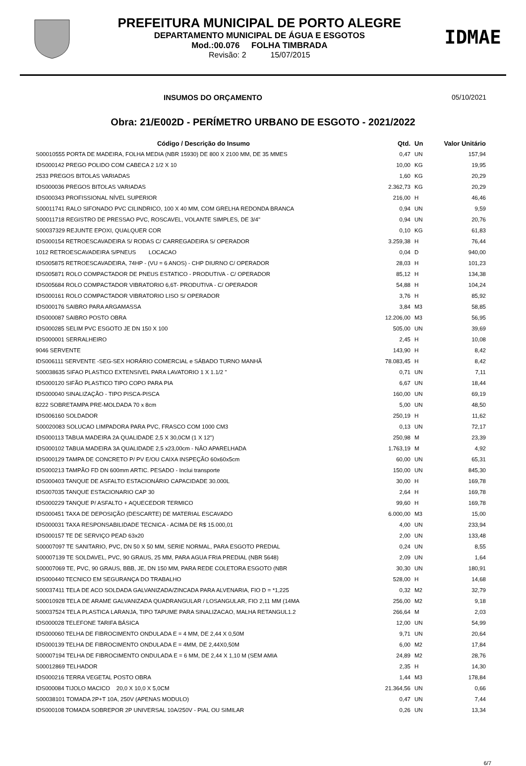PREFEITURA MUNICIPAL DE PORTO ALEGRE
DEPARTAMENTO MUNICIPAL DE ÁGUA E ESGOTOS
Mod.:00.076 FOLHA TIMBRADA
Revisão: 2 15/07/2015
IDMAE
INSUMOS DO ORÇAMENTO 05/10/2021
Obra: 21/E002D - PERÍMETRO URBANO DE ESGOTO - 2021/2022
| Código / Descrição do Insumo | Qtd. | Un | Valor Unitário |
| --- | --- | --- | --- |
| S00010555 PORTA DE MADEIRA, FOLHA MEDIA (NBR 15930) DE 800 X 2100 MM, DE 35 MMES | 0,47 | UN | 157,94 |
| IDS000142 PREGO POLIDO COM CABECA 2 1/2 X 10 | 10,00 | KG | 19,95 |
| 2533 PREGOS BITOLAS VARIADAS | 1,60 | KG | 20,29 |
| IDS000036 PREGOS BITOLAS VARIADAS | 2.362,73 | KG | 20,29 |
| IDS000343 PROFISSIONAL NÍVEL SUPERIOR | 216,00 | H | 46,46 |
| S00011741 RALO SIFONADO PVC CILINDRICO, 100 X 40 MM, COM GRELHA REDONDA BRANCA | 0,94 | UN | 9,59 |
| S00011718 REGISTRO DE PRESSAO PVC, ROSCAVEL, VOLANTE SIMPLES, DE 3/4" | 0,94 | UN | 20,76 |
| S00037329 REJUNTE EPOXI, QUALQUER COR | 0,10 | KG | 61,83 |
| IDS000154 RETROESCAVADEIRA S/ RODAS C/ CARREGADEIRA S/ OPERADOR | 3.259,38 | H | 76,44 |
| 1012 RETROESCAVADEIRA S/PNEUS LOCACAO | 0,04 | D | 940,00 |
| IDS005875 RETROESCAVADEIRA, 74HP - (VU = 6 ANOS) - CHP DIURNO C/ OPERADOR | 28,03 | H | 101,23 |
| IDS005871 ROLO COMPACTADOR DE PNEUS ESTATICO - PRODUTIVA - C/ OPERADOR | 85,12 | H | 134,38 |
| IDS005684 ROLO COMPACTADOR VIBRATORIO 6,6T- PRODUTIVA - C/ OPERADOR | 54,88 | H | 104,24 |
| IDS000161 ROLO COMPACTADOR VIBRATORIO LISO S/ OPERADOR | 3,76 | H | 85,92 |
| IDS000176 SAIBRO PARA ARGAMASSA | 3,84 | M3 | 58,85 |
| IDS000087 SAIBRO POSTO OBRA | 12.206,00 | M3 | 56,95 |
| IDS000285 SELIM PVC ESGOTO JE DN 150 X 100 | 505,00 | UN | 39,69 |
| IDS000001 SERRALHEIRO | 2,45 | H | 10,08 |
| 9046 SERVENTE | 143,90 | H | 8,42 |
| IDS006111 SERVENTE -SEG-SEX HORÁRIO COMERCIAL e SÁBADO TURNO MANHÃ | 78.083,45 | H | 8,42 |
| S00038635 SIFAO PLASTICO EXTENSIVEL PARA LAVATORIO 1 X 1.1/2 " | 0,71 | UN | 7,11 |
| IDS000120 SIFÃO PLASTICO TIPO COPO PARA PIA | 6,67 | UN | 18,44 |
| IDS000040 SINALIZAÇÃO - TIPO PISCA-PISCA | 160,00 | UN | 69,19 |
| 8222 SOBRETAMPA PRE-MOLDADA 70 x 8cm | 5,00 | UN | 48,50 |
| IDS006160 SOLDADOR | 250,19 | H | 11,62 |
| S00020083 SOLUCAO LIMPADORA PARA PVC, FRASCO COM 1000 CM3 | 0,13 | UN | 72,17 |
| IDS000113 TABUA MADEIRA 2A QUALIDADE 2,5 X 30,0CM (1 X 12") | 250,98 | M | 23,39 |
| IDS000102 TABUA MADEIRA 3A QUALIDADE 2,5 x23,00cm - NÃO APARELHADA | 1.763,19 | M | 4,92 |
| IDS000129 TAMPA DE CONCRETO P/ PV E/OU CAIXA INSPEÇÃO 60x60x5cm | 60,00 | UN | 65,31 |
| IDS000213 TAMPÃO FD DN 600mm ARTIC. PESADO - Inclui transporte | 150,00 | UN | 845,30 |
| IDS000403 TANQUE DE ASFALTO ESTACIONÁRIO CAPACIDADE 30.000L | 30,00 | H | 169,78 |
| IDS007035 TANQUE ESTACIONARIO CAP 30 | 2,64 | H | 169,78 |
| IDS000229 TANQUE P/ ASFALTO + AQUECEDOR TERMICO | 99,60 | H | 169,78 |
| IDS000451 TAXA DE DEPOSIÇÃO (DESCARTE) DE MATERIAL ESCAVADO | 6.000,00 | M3 | 15,00 |
| IDS000031 TAXA RESPONSABILIDADE TECNICA - ACIMA DE R$ 15.000,01 | 4,00 | UN | 233,94 |
| IDS000157 TE DE SERVIÇO PEAD 63x20 | 2,00 | UN | 133,48 |
| S00007097 TE SANITARIO, PVC, DN 50 X 50 MM, SERIE NORMAL, PARA ESGOTO PREDIAL | 0,24 | UN | 8,55 |
| S00007139 TE SOLDAVEL, PVC, 90 GRAUS, 25 MM, PARA AGUA FRIA PREDIAL (NBR 5648) | 2,09 | UN | 1,64 |
| S00007069 TE, PVC, 90 GRAUS, BBB, JE, DN 150 MM, PARA REDE COLETORA ESGOTO (NBR | 30,30 | UN | 180,91 |
| IDS000440 TECNICO EM SEGURANÇA DO TRABALHO | 528,00 | H | 14,68 |
| S00037411 TELA DE ACO SOLDADA GALVANIZADA/ZINCADA PARA ALVENARIA, FIO D = *1,225 | 0,32 | M2 | 32,79 |
| S00010928 TELA DE ARAME GALVANIZADA QUADRANGULAR / LOSANGULAR, FIO 2,11 MM (14MA | 256,00 | M2 | 9,18 |
| S00037524 TELA PLASTICA LARANJA, TIPO TAPUME PARA SINALIZACAO, MALHA RETANGUL1.2 | 266,64 | M | 2,03 |
| IDS000028 TELEFONE TARIFA BÁSICA | 12,00 | UN | 54,99 |
| IDS000060 TELHA DE FIBROCIMENTO ONDULADA E = 4 MM, DE 2,44 X 0,50M | 9,71 | UN | 20,64 |
| IDS000139 TELHA DE FIBROCIMENTO ONDULADA E = 4MM, DE 2,44X0,50M | 6,00 | M2 | 17,84 |
| S00007194 TELHA DE FIBROCIMENTO ONDULADA E = 6 MM, DE 2,44 X 1,10 M (SEM AMIA | 24,89 | M2 | 28,76 |
| S00012869 TELHADOR | 2,35 | H | 14,30 |
| IDS000216 TERRA VEGETAL POSTO OBRA | 1,44 | M3 | 178,84 |
| IDS000084 TIJOLO MACICO 20,0 X 10,0 X 5,0CM | 21.364,56 | UN | 0,66 |
| S00038101 TOMADA 2P+T 10A, 250V (APENAS MODULO) | 0,47 | UN | 7,44 |
| IDS000108 TOMADA SOBREPOR 2P UNIVERSAL 10A/250V - PIAL OU SIMILAR | 0,26 | UN | 13,34 |
6/7